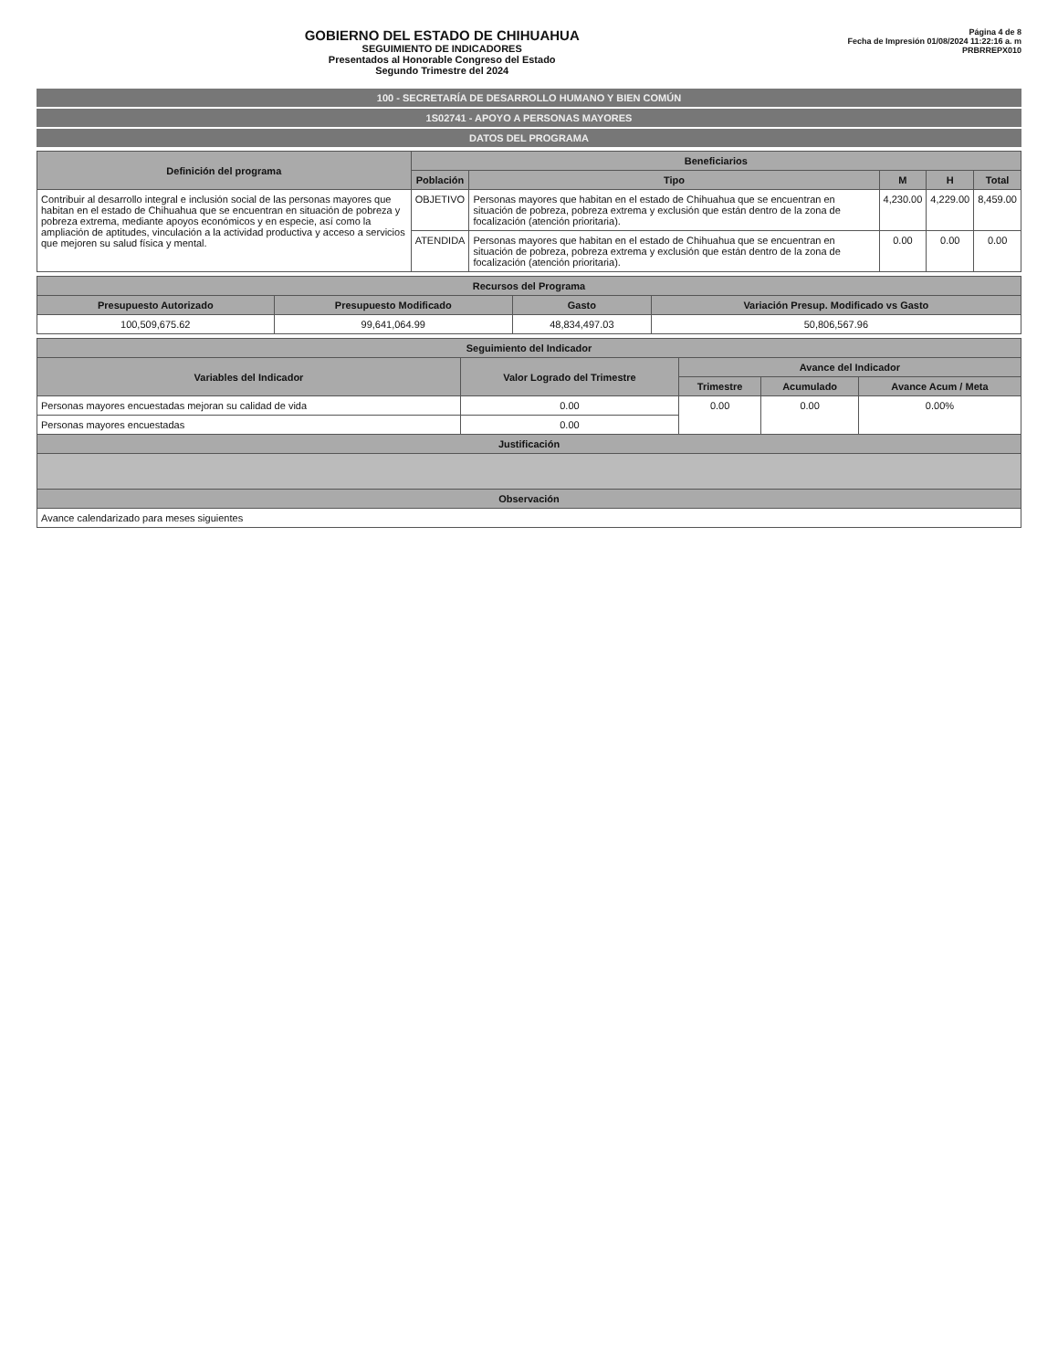GOBIERNO DEL ESTADO DE CHIHUAHUA
SEGUIMIENTO DE INDICADORES
Presentados al Honorable Congreso del Estado
Segundo Trimestre del 2024
Página 4 de 8
Fecha de Impresión 01/08/2024 11:22:16 a. m
PRBRREPX010
100 - SECRETARÍA DE DESARROLLO HUMANO Y BIEN COMÚN
1S02741 - APOYO A PERSONAS MAYORES
DATOS DEL PROGRAMA
| Definición del programa | Beneficiarios | | | | |
| --- | --- | --- | --- | --- | --- |
| | Población | Tipo | M | H | Total |
| Contribuir al desarrollo integral e inclusión social de las personas mayores que habitan en el estado de Chihuahua que se encuentran en situación de pobreza y pobreza extrema, mediante apoyos económicos y en especie, así como la ampliación de aptitudes, vinculación a la actividad productiva y acceso a servicios que mejoren su salud física y mental. | OBJETIVO | Personas mayores que habitan en el estado de Chihuahua que se encuentran en situación de pobreza, pobreza extrema y exclusión que están dentro de la zona de focalización (atención prioritaria). | 4,230.00 | 4,229.00 | 8,459.00 |
| | ATENDIDA | Personas mayores que habitan en el estado de Chihuahua que se encuentran en situación de pobreza, pobreza extrema y exclusión que están dentro de la zona de focalización (atención prioritaria). | 0.00 | 0.00 | 0.00 |
| Recursos del Programa | | | |
| --- | --- | --- | --- |
| Presupuesto Autorizado | Presupuesto Modificado | Gasto | Variación Presup. Modificado vs Gasto |
| 100,509,675.62 | 99,641,064.99 | 48,834,497.03 | 50,806,567.96 |
| Seguimiento del Indicador | | | | |
| --- | --- | --- | --- | --- |
| Variables del Indicador | Valor Logrado del Trimestre | Avance del Indicador | | |
| | | Trimestre | Acumulado | Avance Acum / Meta |
| Personas mayores encuestadas mejoran su calidad de vida | 0.00 | 0.00 | 0.00 | 0.00% |
| Personas mayores encuestadas | 0.00 | | | |
| Justificación | | | | |
| Observación | | | | |
| Avance calendarizado para meses siguientes | | | | |